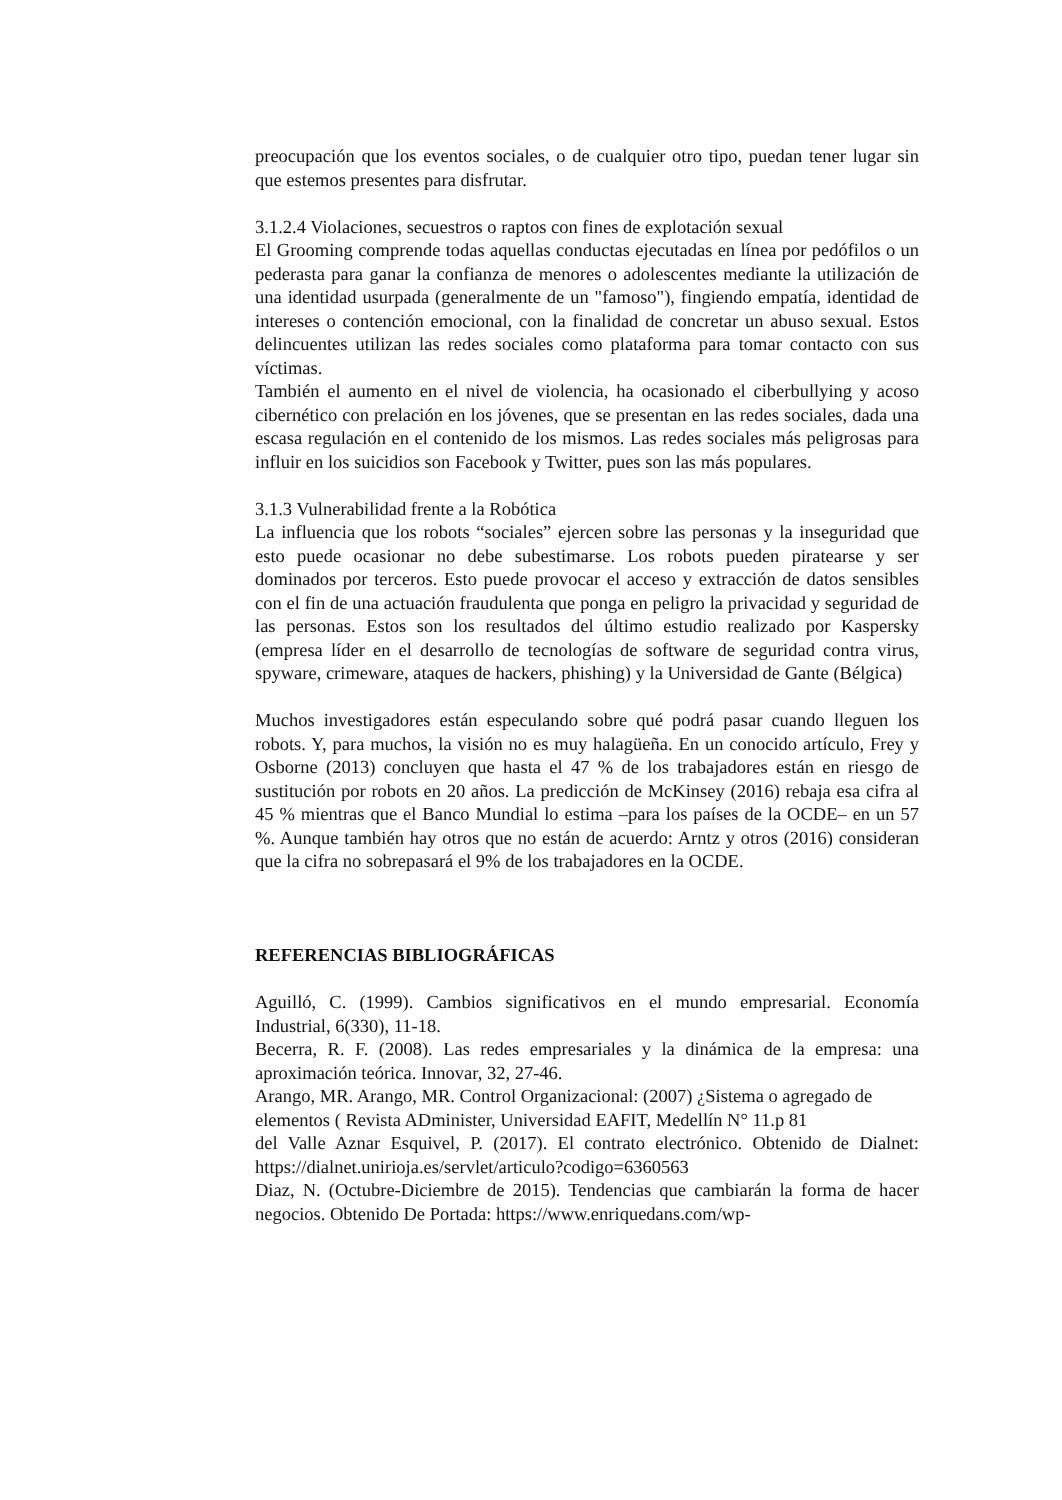preocupación que los eventos sociales, o de cualquier otro tipo, puedan tener lugar sin que estemos presentes para disfrutar.
3.1.2.4 Violaciones, secuestros o raptos con fines de explotación sexual
El Grooming comprende todas aquellas conductas ejecutadas en línea por pedófilos o un pederasta para ganar la confianza de menores o adolescentes mediante la utilización de una identidad usurpada (generalmente de un "famoso"), fingiendo empatía, identidad de intereses o contención emocional, con la finalidad de concretar un abuso sexual. Estos delincuentes utilizan las redes sociales como plataforma para tomar contacto con sus víctimas.
También el aumento en el nivel de violencia, ha ocasionado el ciberbullying y acoso cibernético con prelación en los jóvenes, que se presentan en las redes sociales, dada una escasa regulación en el contenido de los mismos. Las redes sociales más peligrosas para influir en los suicidios son Facebook y Twitter, pues son las más populares.
3.1.3 Vulnerabilidad frente a la Robótica
La influencia que los robots “sociales” ejercen sobre las personas y la inseguridad que esto puede ocasionar no debe subestimarse. Los robots pueden piratearse y ser dominados por terceros. Esto puede provocar el acceso y extracción de datos sensibles con el fin de una actuación fraudulenta que ponga en peligro la privacidad y seguridad de las personas. Estos son los resultados del último estudio realizado por Kaspersky (empresa líder en el desarrollo de tecnologías de software de seguridad contra virus, spyware, crimeware, ataques de hackers, phishing) y la Universidad de Gante (Bélgica)
Muchos investigadores están especulando sobre qué podrá pasar cuando lleguen los robots. Y, para muchos, la visión no es muy halagüeña. En un conocido artículo, Frey y Osborne (2013) concluyen que hasta el 47 % de los trabajadores están en riesgo de sustitución por robots en 20 años. La predicción de McKinsey (2016) rebaja esa cifra al 45 % mientras que el Banco Mundial lo estima –para los países de la OCDE– en un 57 %. Aunque también hay otros que no están de acuerdo: Arntz y otros (2016) consideran que la cifra no sobrepasará el 9% de los trabajadores en la OCDE.
REFERENCIAS BIBLIOGRÁFICAS
Aguilló, C. (1999). Cambios significativos en el mundo empresarial. Economía Industrial, 6(330), 11-18.
Becerra, R. F. (2008). Las redes empresariales y la dinámica de la empresa: una aproximación teórica. Innovar, 32, 27-46.
Arango, MR. Arango, MR. Control Organizacional: (2007) ¿Sistema o agregado de elementos ( Revista ADminister, Universidad EAFIT, Medellín N° 11.p 81
del Valle Aznar Esquivel, P. (2017). El contrato electrónico. Obtenido de Dialnet: https://dialnet.unirioja.es/servlet/articulo?codigo=6360563
Diaz, N. (Octubre-Diciembre de 2015). Tendencias que cambiarán la forma de hacer negocios. Obtenido De Portada: https://www.enriquedans.com/wp-